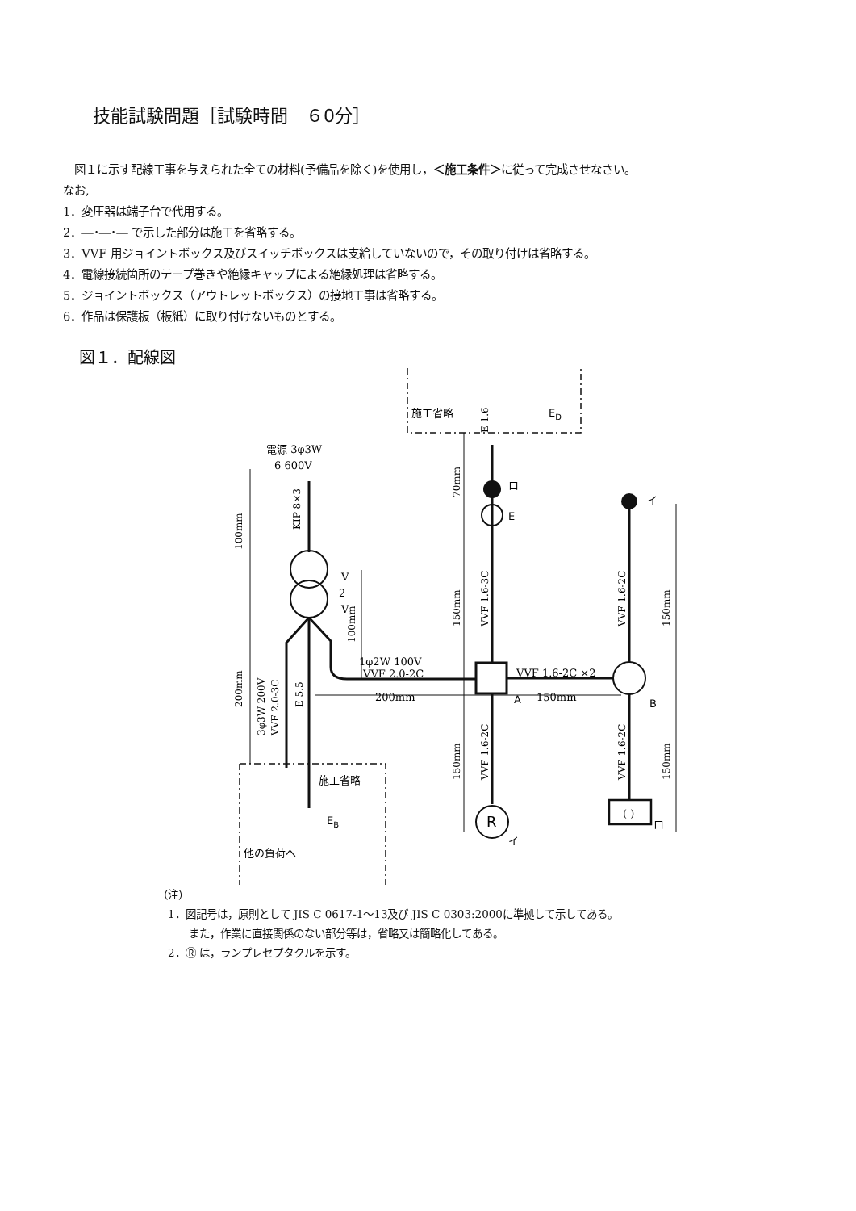技能試験問題［試験時間　６0分］
　図１に示す配線工事を与えられた全ての材料(予備品を除く)を使用し，＜施工条件＞に従って完成させなさい。
なお,
1．変圧器は端子台で代用する。
2．―･―･― で示した部分は施工を省略する。
3．VVF 用ジョイントボックス及びスイッチボックスは支給していないので，その取り付けは省略する。
4．電線接続箇所のテープ巻きや絶縁キャップによる絶縁処理は省略する。
5．ジョイントボックス（アウトレットボックス）の接地工事は省略する。
6．作品は保護板（板紙）に取り付けないものとする。
図１．配線図
電源 3φ3W
6 600V
V
2
V
1φ2W 100V
VVF 2.0-2C
VVF 1.6-2C ×2
A
B
200mm
150mm
E
イ
ロ
R
イ
( )
ロ
施工省略
ED
施工省略
EB
他の負荷へ
KIP 8×3
100mm
200mm
3φ3W 200V
VVF 2.0-3C
E 5.5
100mm
70mm
E 1.6
150mm
VVF 1.6-3C
150mm
VVF 1.6-2C
VVF 1.6-2C
150mm
VVF 1.6-2C
150mm
（注）
　1．図記号は，原則として JIS C 0617-1～13及び JIS C 0303:2000に準拠して示してある。
　　　また，作業に直接関係のない部分等は，省略又は簡略化してある。
　2．Ⓡ は，ランプレセプタクルを示す。